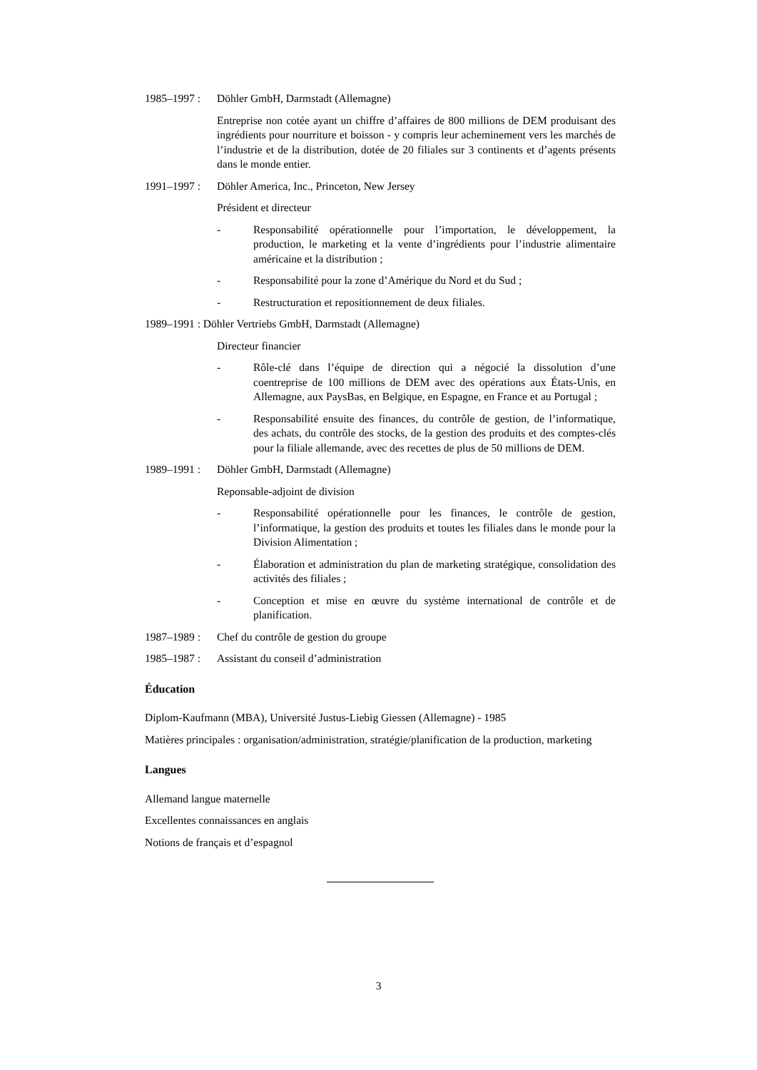1985–1997 : Döhler GmbH, Darmstadt (Allemagne)
Entreprise non cotée ayant un chiffre d’affaires de 800 millions de DEM produisant des ingrédients pour nourriture et boisson - y compris leur acheminement vers les marchés de l’industrie et de la distribution, dotée de 20 filiales sur 3 continents et d’agents présents dans le monde entier.
1991–1997 : Döhler America, Inc., Princeton, New Jersey
Président et directeur
- Responsabilité opérationnelle pour l’importation, le développement, la production, le marketing et la vente d’ingrédients pour l’industrie alimentaire américaine et la distribution ;
- Responsabilité pour la zone d’Amérique du Nord et du Sud ;
- Restructuration et repositionnement de deux filiales.
1989–1991 : Döhler Vertriebs GmbH, Darmstadt (Allemagne)
Directeur financier
- Rôle-clé dans l’équipe de direction qui a négocié la dissolution d’une coentreprise de 100 millions de DEM avec des opérations aux États-Unis, en Allemagne, aux PaysBas, en Belgique, en Espagne, en France et au Portugal ;
- Responsabilité ensuite des finances, du contrôle de gestion, de l’informatique, des achats, du contrôle des stocks, de la gestion des produits et des comptes-clés pour la filiale allemande, avec des recettes de plus de 50 millions de DEM.
1989–1991 : Döhler GmbH, Darmstadt (Allemagne)
Reponsable-adjoint de division
- Responsabilité opérationnelle pour les finances, le contrôle de gestion, l’informatique, la gestion des produits et toutes les filiales dans le monde pour la Division Alimentation ;
- Élaboration et administration du plan de marketing stratégique, consolidation des activités des filiales ;
- Conception et mise en œuvre du système international de contrôle et de planification.
1987–1989 : Chef du contrôle de gestion du groupe
1985–1987 : Assistant du conseil d’administration
Éducation
Diplom-Kaufmann (MBA), Université Justus-Liebig Giessen (Allemagne) - 1985
Matières principales : organisation/administration, stratégie/planification de la production, marketing
Langues
Allemand langue maternelle
Excellentes connaissances en anglais
Notions de français et d’espagnol
3